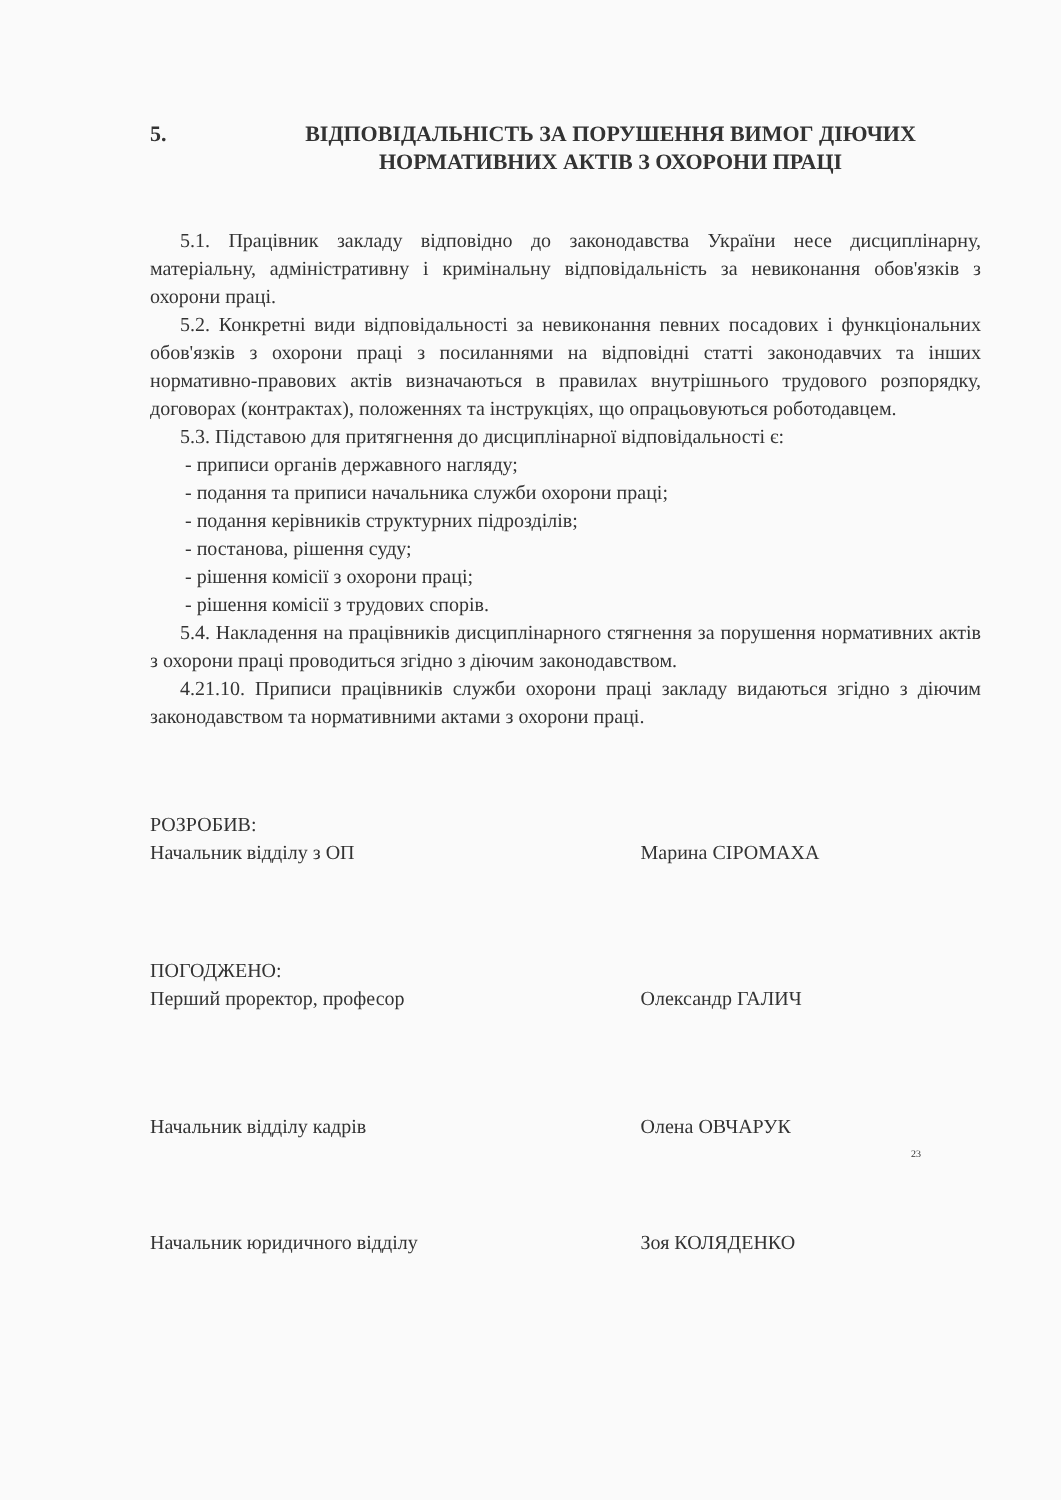5. ВІДПОВІДАЛЬНІСТЬ ЗА ПОРУШЕННЯ ВИМОГ ДІЮЧИХ НОРМАТИВНИХ АКТІВ З ОХОРОНИ ПРАЦІ
5.1. Працівник закладу відповідно до законодавства України несе дисциплінарну, матеріальну, адміністративну і кримінальну відповідальність за невиконання обов'язків з охорони праці.
5.2. Конкретні види відповідальності за невиконання певних посадових і функціональних обов'язків з охорони праці з посиланнями на відповідні статті законодавчих та інших нормативно-правових актів визначаються в правилах внутрішнього трудового розпорядку, договорах (контрактах), положеннях та інструкціях, що опрацьовуються роботодавцем.
5.3. Підставою для притягнення до дисциплінарної відповідальності є:
- приписи органів державного нагляду;
- подання та приписи начальника служби охорони праці;
- подання керівників структурних підрозділів;
- постанова, рішення суду;
- рішення комісії з охорони праці;
- рішення комісії з трудових спорів.
5.4. Накладення на працівників дисциплінарного стягнення за порушення нормативних актів з охорони праці проводиться згідно з діючим законодавством.
4.21.10. Приписи працівників служби охорони праці закладу видаються згідно з діючим законодавством та нормативними актами з охорони праці.
РОЗРОБИВ:
Начальник відділу з ОП
Марина СІРОМАХА
ПОГОДЖЕНО:
Перший проректор, професор
Олександр ГАЛИЧ
Начальник відділу кадрів Олена ОВЧАРУК
23
Начальник юридичного відділу Зоя КОЛЯДЕНКО